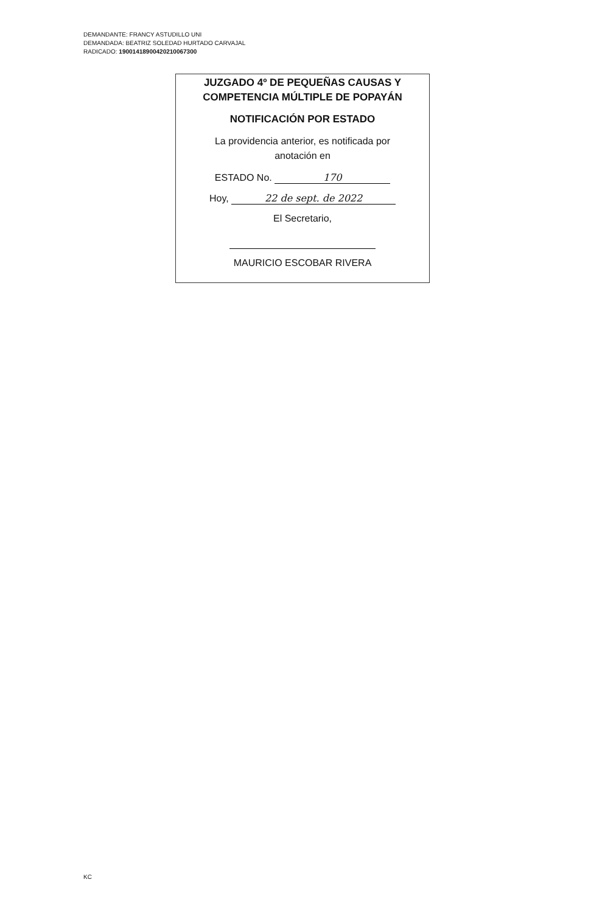DEMANDANTE: FRANCY ASTUDILLO UNI
DEMANDADA: BEATRIZ SOLEDAD HURTADO CARVAJAL
RADICADO: 19001418900420210067300
JUZGADO 4º DE PEQUEÑAS CAUSAS Y
COMPETENCIA MÚLTIPLE DE POPAYÁN
NOTIFICACIÓN POR ESTADO
La providencia anterior, es notificada por
anotación en
ESTADO No. 170
Hoy, 22 de sept. de 2022
El Secretario,
MAURICIO ESCOBAR RIVERA
KC